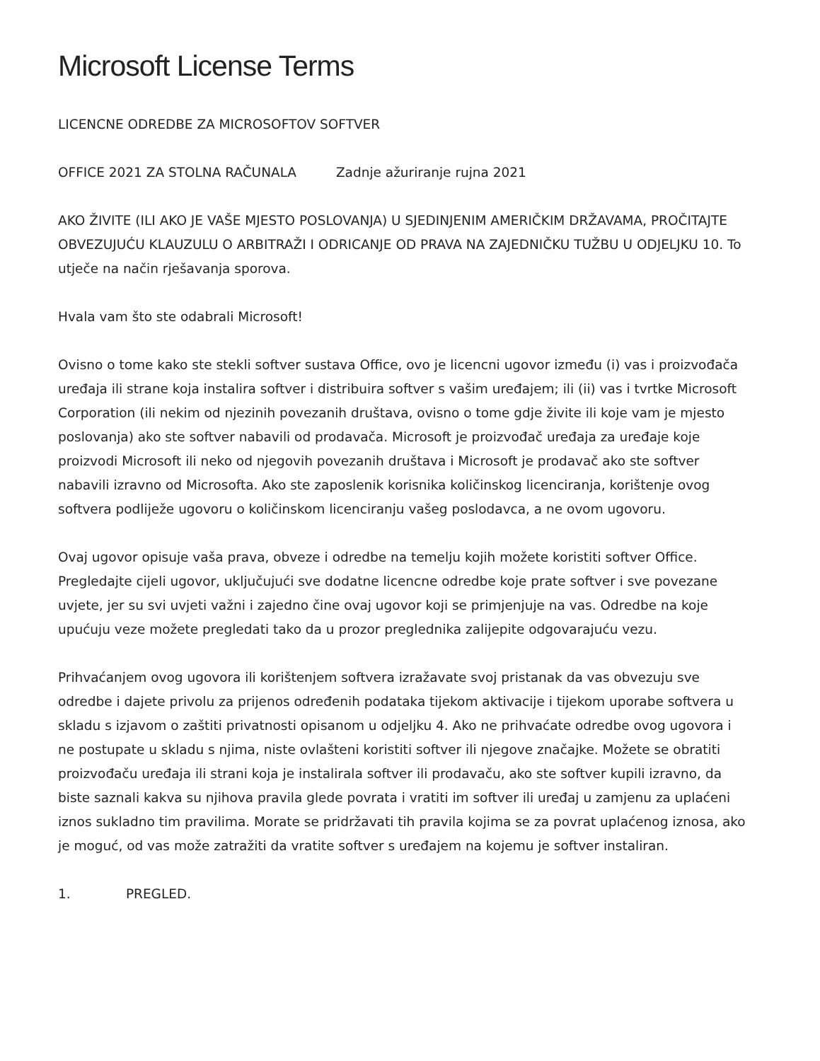Microsoft License Terms
LICENCNE ODREDBE ZA MICROSOFTOV SOFTVER
OFFICE 2021 ZA STOLNA RAČUNALA Zadnje ažuriranje rujna 2021
AKO ŽIVITE (ILI AKO JE VAŠE MJESTO POSLOVANJA) U SJEDINJENIM AMERIČKIM DRŽAVAMA, PROČITAJTE OBVEZUJUĆU KLAUZULU O ARBITRAŽI I ODRICANJE OD PRAVA NA ZAJEDNIČKU TUŽBU U ODJELJKU 10. To utječe na način rješavanja sporova.
Hvala vam što ste odabrali Microsoft!
Ovisno o tome kako ste stekli softver sustava Office, ovo je licencni ugovor između (i) vas i proizvođača uređaja ili strane koja instalira softver i distribuira softver s vašim uređajem; ili (ii) vas i tvrtke Microsoft Corporation (ili nekim od njezinih povezanih društava, ovisno o tome gdje živite ili koje vam je mjesto poslovanja) ako ste softver nabavili od prodavača. Microsoft je proizvođač uređaja za uređaje koje proizvodi Microsoft ili neko od njegovih povezanih društava i Microsoft je prodavač ako ste softver nabavili izravno od Microsofta. Ako ste zaposlenik korisnika količinskog licenciranja, korištenje ovog softvera podliježe ugovoru o količinskom licenciranju vašeg poslodavca, a ne ovom ugovoru.
Ovaj ugovor opisuje vaša prava, obveze i odredbe na temelju kojih možete koristiti softver Office. Pregledajte cijeli ugovor, uključujući sve dodatne licencne odredbe koje prate softver i sve povezane uvjete, jer su svi uvjeti važni i zajedno čine ovaj ugovor koji se primjenjuje na vas. Odredbe na koje upućuju veze možete pregledati tako da u prozor preglednika zalijepite odgovarajuću vezu.
Prihvaćanjem ovog ugovora ili korištenjem softvera izražavate svoj pristanak da vas obvezuju sve odredbe i dajete privolu za prijenos određenih podataka tijekom aktivacije i tijekom uporabe softvera u skladu s izjavom o zaštiti privatnosti opisanom u odjeljku 4. Ako ne prihvaćate odredbe ovog ugovora i ne postupate u skladu s njima, niste ovlašteni koristiti softver ili njegove značajke. Možete se obratiti proizvođaču uređaja ili strani koja je instalirala softver ili prodavaču, ako ste softver kupili izravno, da biste saznali kakva su njihova pravila glede povrata i vratiti im softver ili uređaj u zamjenu za uplaćeni iznos sukladno tim pravilima. Morate se pridržavati tih pravila kojima se za povrat uplaćenog iznosa, ako je moguć, od vas može zatražiti da vratite softver s uređajem na kojemu je softver instaliran.
1. PREGLED.